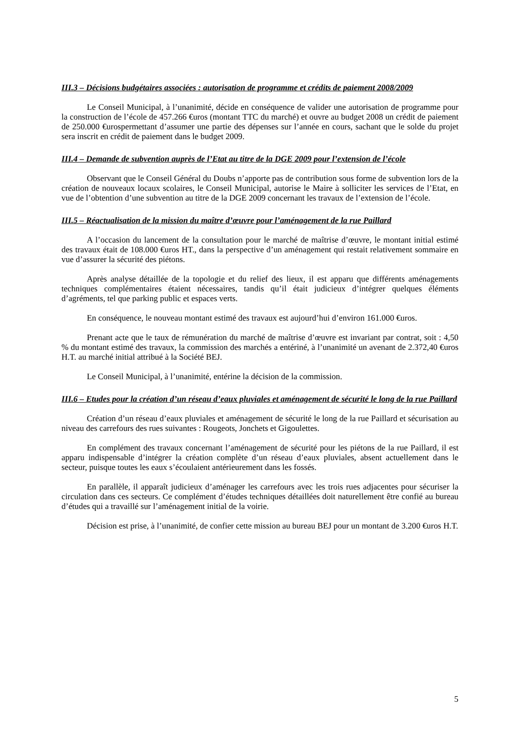III.3 – Décisions budgétaires associées : autorisation de programme et crédits de paiement 2008/2009
Le Conseil Municipal, à l’unanimité, décide en conséquence de valider une autorisation de programme pour la construction de l’école de 457.266 €uros (montant TTC du marché) et ouvre au budget 2008 un crédit de paiement de 250.000 €urospermettant d’assumer une partie des dépenses sur l’année en cours, sachant que le solde du projet sera inscrit en crédit de paiement dans le budget 2009.
III.4 – Demande de subvention auprès de l’Etat au titre de la DGE 2009 pour l’extension de l’école
Observant que le Conseil Général du Doubs n’apporte pas de contribution sous forme de subvention lors de la création de nouveaux locaux scolaires, le Conseil Municipal, autorise le Maire à solliciter les services de l’Etat, en vue de l’obtention d’une subvention au titre de la DGE 2009 concernant les travaux de l’extension de l’école.
III.5 – Réactualisation de la mission du maître d’œuvre pour l’aménagement de la rue Paillard
A l’occasion du lancement de la consultation pour le marché de maîtrise d’œuvre, le montant initial estimé des travaux était de 108.000 €uros HT., dans la perspective d’un aménagement qui restait relativement sommaire en vue d’assurer la sécurité des piétons.
Après analyse détaillée de la topologie et du relief des lieux, il est apparu que différents aménagements techniques complémentaires étaient nécessaires, tandis qu’il était judicieux d’intégrer quelques éléments d’agréments, tel que parking public et espaces verts.
En conséquence, le nouveau montant estimé des travaux est aujourd’hui d’environ 161.000 €uros.
Prenant acte que le taux de rémunération du marché de maîtrise d’œuvre est invariant par contrat, soit : 4,50 % du montant estimé des travaux, la commission des marchés a entériné, à l’unanimité un avenant de 2.372,40 €uros H.T. au marché initial attribué à la Société BEJ.
Le Conseil Municipal, à l’unanimité, entérine la décision de la commission.
III.6 – Etudes pour la création d’un réseau d’eaux pluviales et aménagement de sécurité le long de la rue Paillard
Création d’un réseau d’eaux pluviales et aménagement de sécurité le long de la rue Paillard et sécurisation au niveau des carrefours des rues suivantes : Rougeots, Jonchets et Gigoulettes.
En complément des travaux concernant l’aménagement de sécurité pour les piétons de la rue Paillard, il est apparu indispensable d’intégrer la création complète d’un réseau d’eaux pluviales, absent actuellement dans le secteur, puisque toutes les eaux s’écoulaient antérieurement dans les fossés.
En parallèle, il apparaît judicieux d’aménager les carrefours avec les trois rues adjacentes pour sécuriser la circulation dans ces secteurs. Ce complément d’études techniques détaillées doit naturellement être confié au bureau d’études qui a travaillé sur l’aménagement initial de la voirie.
Décision est prise, à l’unanimité, de confier cette mission au bureau BEJ pour un montant de 3.200 €uros H.T.
5